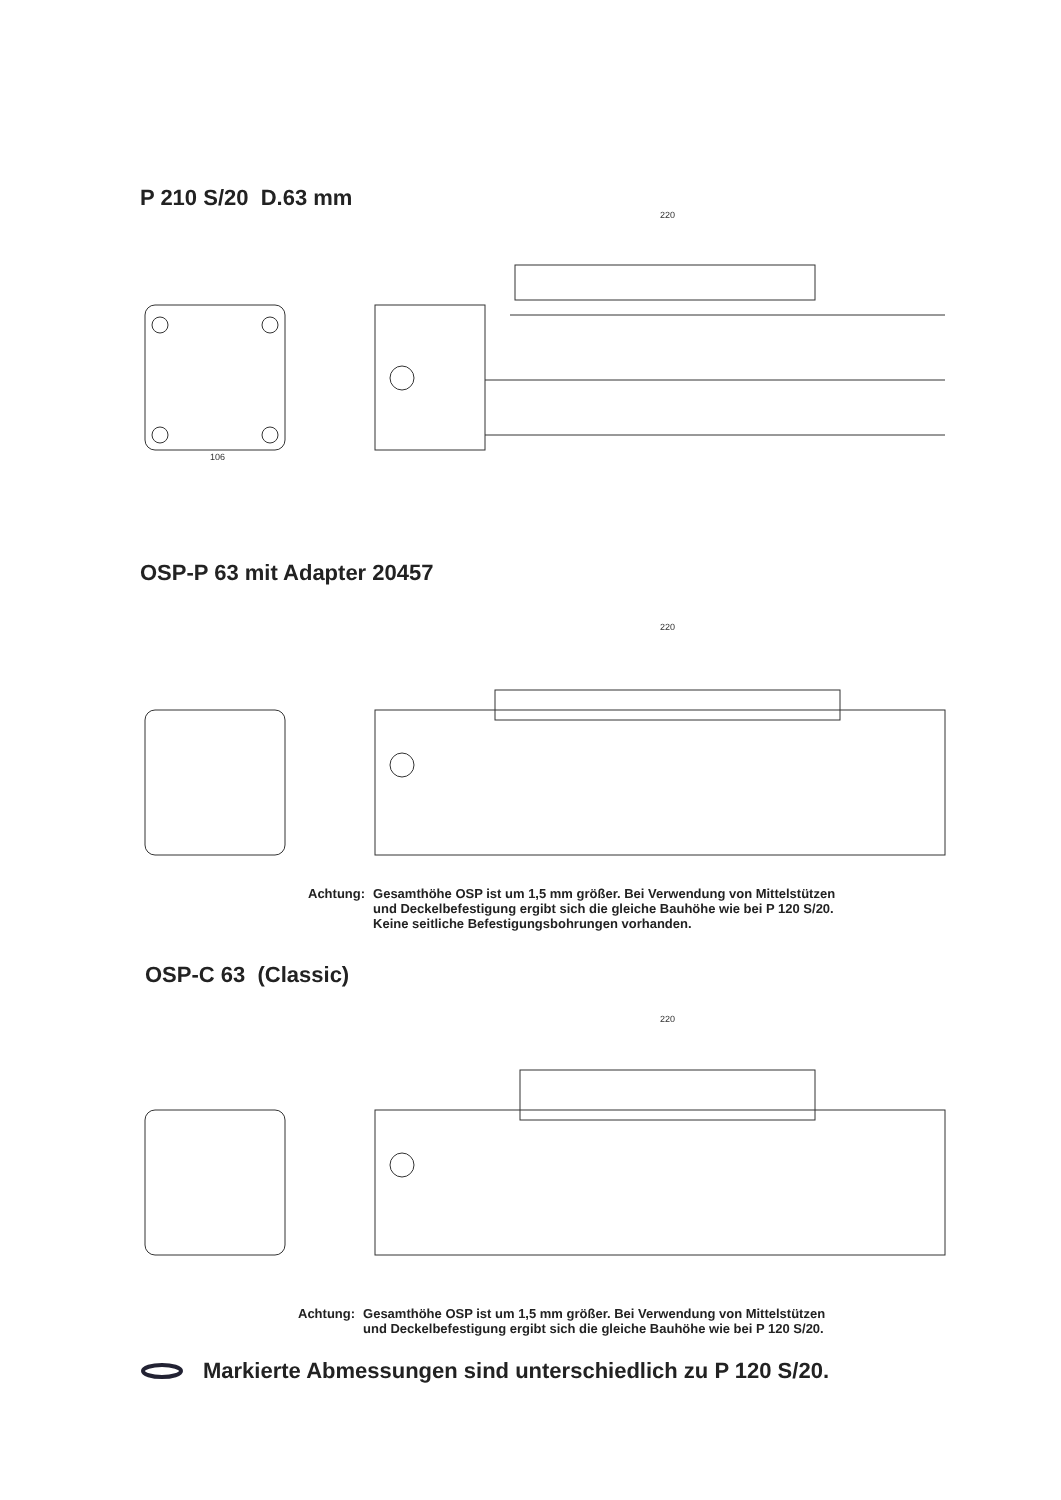P 210 S/20 D.63 mm
106
220
OSP-P 63 mit Adapter 20457
220
Achtung: Gesamthöhe OSP ist um 1,5 mm größer. Bei Verwendung von Mittelstützen
und Deckelbefestigung ergibt sich die gleiche Bauhöhe wie bei P 120 S/20.
Keine seitliche Befestigungsbohrungen vorhanden.
OSP-C 63 (Classic)
220
Achtung: Gesamthöhe OSP ist um 1,5 mm größer. Bei Verwendung von Mittelstützen
und Deckelbefestigung ergibt sich die gleiche Bauhöhe wie bei P 120 S/20.
Markierte Abmessungen sind unterschiedlich zu P 120 S/20.